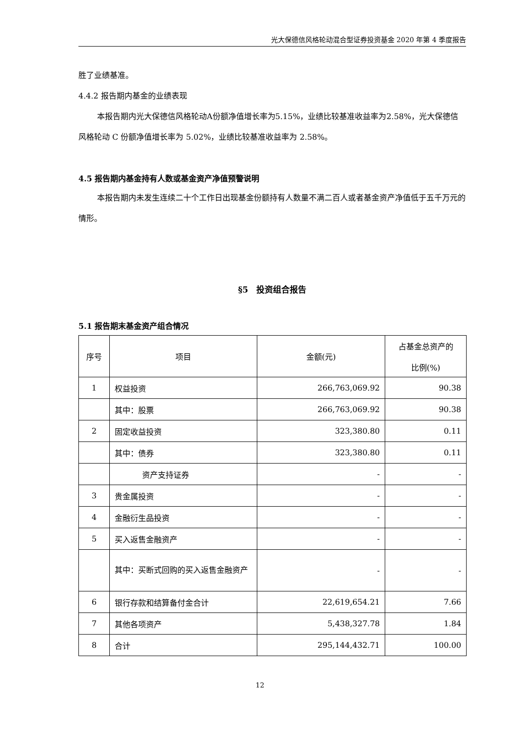光大保德信风格轮动混合型证券投资基金 2020 年第 4 季度报告
胜了业绩基准。
4.4.2 报告期内基金的业绩表现
本报告期内光大保德信风格轮动A份额净值增长率为5.15%，业绩比较基准收益率为2.58%，光大保德信风格轮动 C 份额净值增长率为 5.02%，业绩比较基准收益率为 2.58%。
4.5 报告期内基金持有人数或基金资产净值预警说明
本报告期内未发生连续二十个工作日出现基金份额持有人数量不满二百人或者基金资产净值低于五千万元的情形。
§5　投资组合报告
5.1 报告期末基金资产组合情况
| 序号 | 项目 | 金额(元) | 占基金总资产的 比例(%) |
| --- | --- | --- | --- |
| 1 | 权益投资 | 266,763,069.92 | 90.38 |
| | 其中：股票 | 266,763,069.92 | 90.38 |
| 2 | 固定收益投资 | 323,380.80 | 0.11 |
| | 其中：债券 | 323,380.80 | 0.11 |
| | 资产支持证券 | - | - |
| 3 | 贵金属投资 | - | - |
| 4 | 金融衍生品投资 | - | - |
| 5 | 买入返售金融资产 | - | - |
| | 其中：买断式回购的买入返售金融资产 | - | - |
| 6 | 银行存款和结算备付金合计 | 22,619,654.21 | 7.66 |
| 7 | 其他各项资产 | 5,438,327.78 | 1.84 |
| 8 | 合计 | 295,144,432.71 | 100.00 |
12